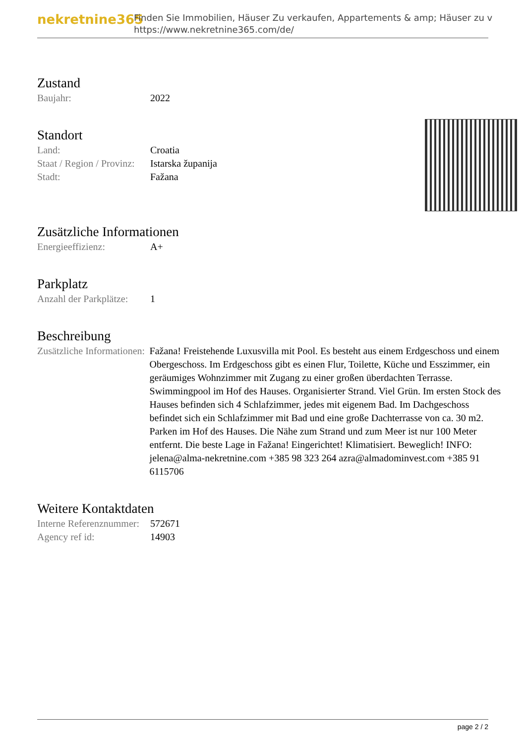nekretnine365
Finden Sie Immobilien, Häuser Zu verkaufen, Appartements & amp; Häuser zu v
https://www.nekretnine365.com/de/
Zustand
| Baujahr: | 2022 |
Standort
| Land: | Croatia |
| Staat / Region / Provinz: | Istarska županija |
| Stadt: | Fažana |
Zusätzliche Informationen
| Energieeffizienz: | A+ |
Parkplatz
| Anzahl der Parkplätze: | 1 |
Beschreibung
| Zusätzliche Informationen: | Fažana! Freistehende Luxusvilla mit Pool. Es besteht aus einem Erdgeschoss und einem Obergeschoss. Im Erdgeschoss gibt es einen Flur, Toilette, Küche und Esszimmer, ein geräumiges Wohnzimmer mit Zugang zu einer großen überdachten Terrasse. Swimmingpool im Hof des Hauses. Organisierter Strand. Viel Grün. Im ersten Stock des Hauses befinden sich 4 Schlafzimmer, jedes mit eigenem Bad. Im Dachgeschoss befindet sich ein Schlafzimmer mit Bad und eine große Dachterrasse von ca. 30 m2. Parken im Hof des Hauses. Die Nähe zum Strand und zum Meer ist nur 100 Meter entfernt. Die beste Lage in Fažana! Eingerichtet! Klimatisiert. Beweglich! INFO: jelena@alma-nekretnine.com +385 98 323 264 azra@almadominvest.com +385 91 6115706 |
Weitere Kontaktdaten
| Interne Referenznummer: | 572671 |
| Agency ref id: | 14903 |
page 2 / 2